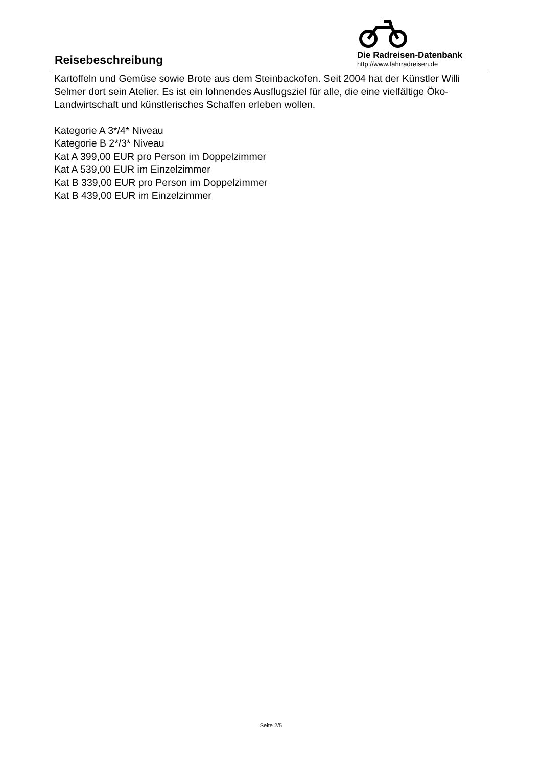Reisebeschreibung
Die Radreisen-Datenbank
http://www.fahrradreisen.de
Kartoffeln und Gemüse sowie Brote aus dem Steinbackofen. Seit 2004 hat der Künstler Willi Selmer dort sein Atelier. Es ist ein lohnendes Ausflugsziel für alle, die eine vielfältige Öko-Landwirtschaft und künstlerisches Schaffen erleben wollen.
Kategorie A 3*/4* Niveau
Kategorie B 2*/3* Niveau
Kat A 399,00 EUR pro Person im Doppelzimmer
Kat A 539,00 EUR im Einzelzimmer
Kat B 339,00 EUR pro Person im Doppelzimmer
Kat B 439,00 EUR im Einzelzimmer
Seite 2/5